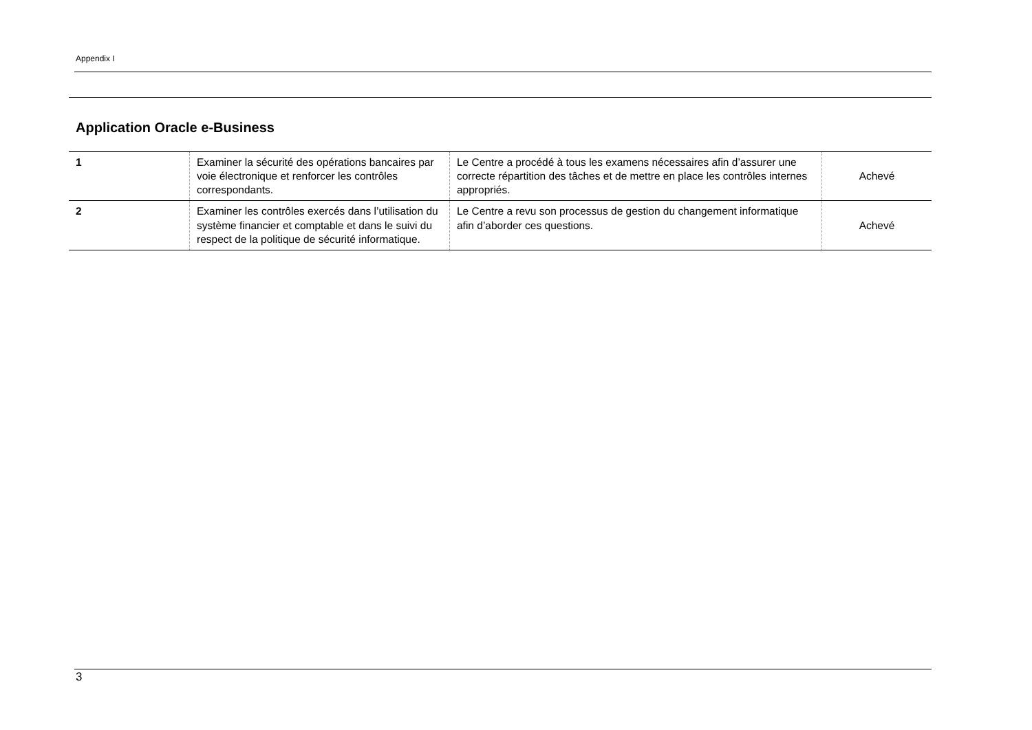Appendix I
Application Oracle e-Business
| 1 | Examiner la sécurité des opérations bancaires par voie électronique et renforcer les contrôles correspondants. | Le Centre a procédé à tous les examens nécessaires afin d’assurer une correcte répartition des tâches et de mettre en place les contrôles internes appropriés. | Achevé |
| 2 | Examiner les contrôles exercés dans l’utilisation du système financier et comptable et dans le suivi du respect de la politique de sécurité informatique. | Le Centre a revu son processus de gestion du changement informatique afin d’aborder ces questions. | Achevé |
3